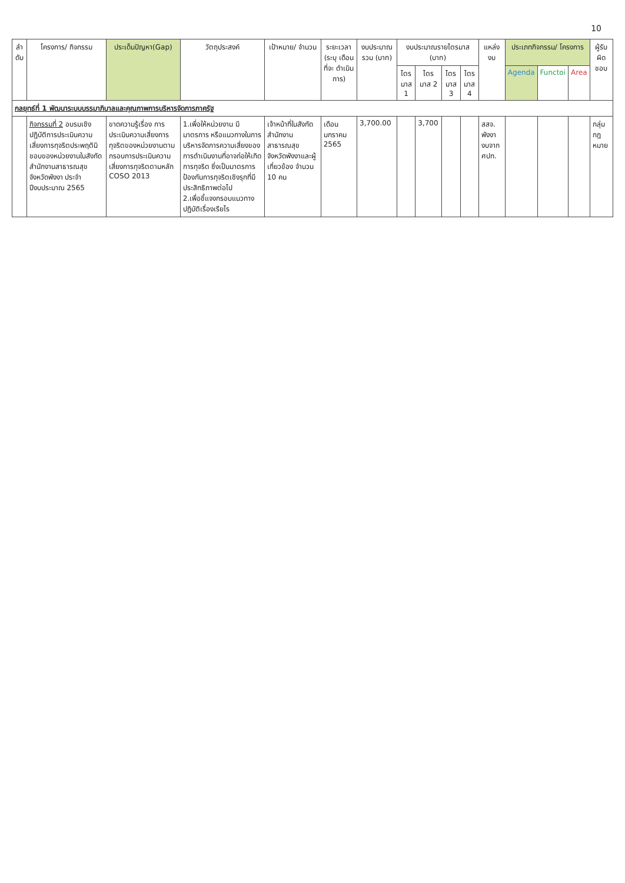10
| ลำ ดับ | โครงการ/ กิจกรรม | ประเด็นปัญหา(Gap) | วัตถุประสงค์ | เป้าหมาย/ จำนวน | ระยะเวลา (ระบุ เดือน ที่จะ ดำเนินการ) | งบประมาณ รวม (บาท) | งบประมาณรายไตรมาส (บาท) | | | | แหล่งงบ | ประเภทกิจกรรม/ โครงการ | | | ผู้รับ ผิด ชอบ |
| --- | --- | --- | --- | --- | --- | --- | --- | --- | --- | --- | --- | --- | --- | --- | --- |
| | | | | | | | ไตร มาส 1 | ไตร มาส 2 | ไตร มาส 3 | ไตร มาส 4 | | Agenda | Functoi | Area | |
| กลยุทธ์ที่ 1 พัฒนาระบบบรรมาภิบาลและคุณภาพการบริหารจัดการภาครัฐ | | | | | | | | | | | | | | | |
| | กิจกรรมที่ 2 อบรมเชิงปฏิบัติการประเมินความเสี่ยงการทุจริตประพฤติมิชอบของหน่วยงานในสังกัดสำนักงานสาธารณสุขจังหวัดพังงา ประจำปีงบประมาณ 2565 | ขาดความรู้เรื่อง การประเมินความเสี่ยงการทุจริตของหน่วยงานตามกรอบการประเมินความเสี่ยงการทุจริตตามหลัก COSO 2013 | 1.เพื่อให้หน่วยงาน มีมาตรการ หรือแนวทางในการบริหารจัดการความเสี่ยงของการดำเนินงานที่อาจก่อให้เกิดการทุจริต ซึ่งเป็นมาตรการ ป้องกันการทุจริตเชิงรุกที่มีประสิทธิภาพต่อไป 2.เพื่อชี้แจงกรอบแนวทางปฏิบัติเรื่องเรียไร | เจ้าหน้าที่ในสังกัดสำนักงานสาธารณสุขจังหวัดพังงาและผู้เกี่ยวข้อง จำนวน 10 คน | เดือน มกราคม 2565 | 3,700.00 | | 3,700 | | | สสจ. พังงา งบจาก ศปท. | | | | กลุ่ม กฎ หมาย |